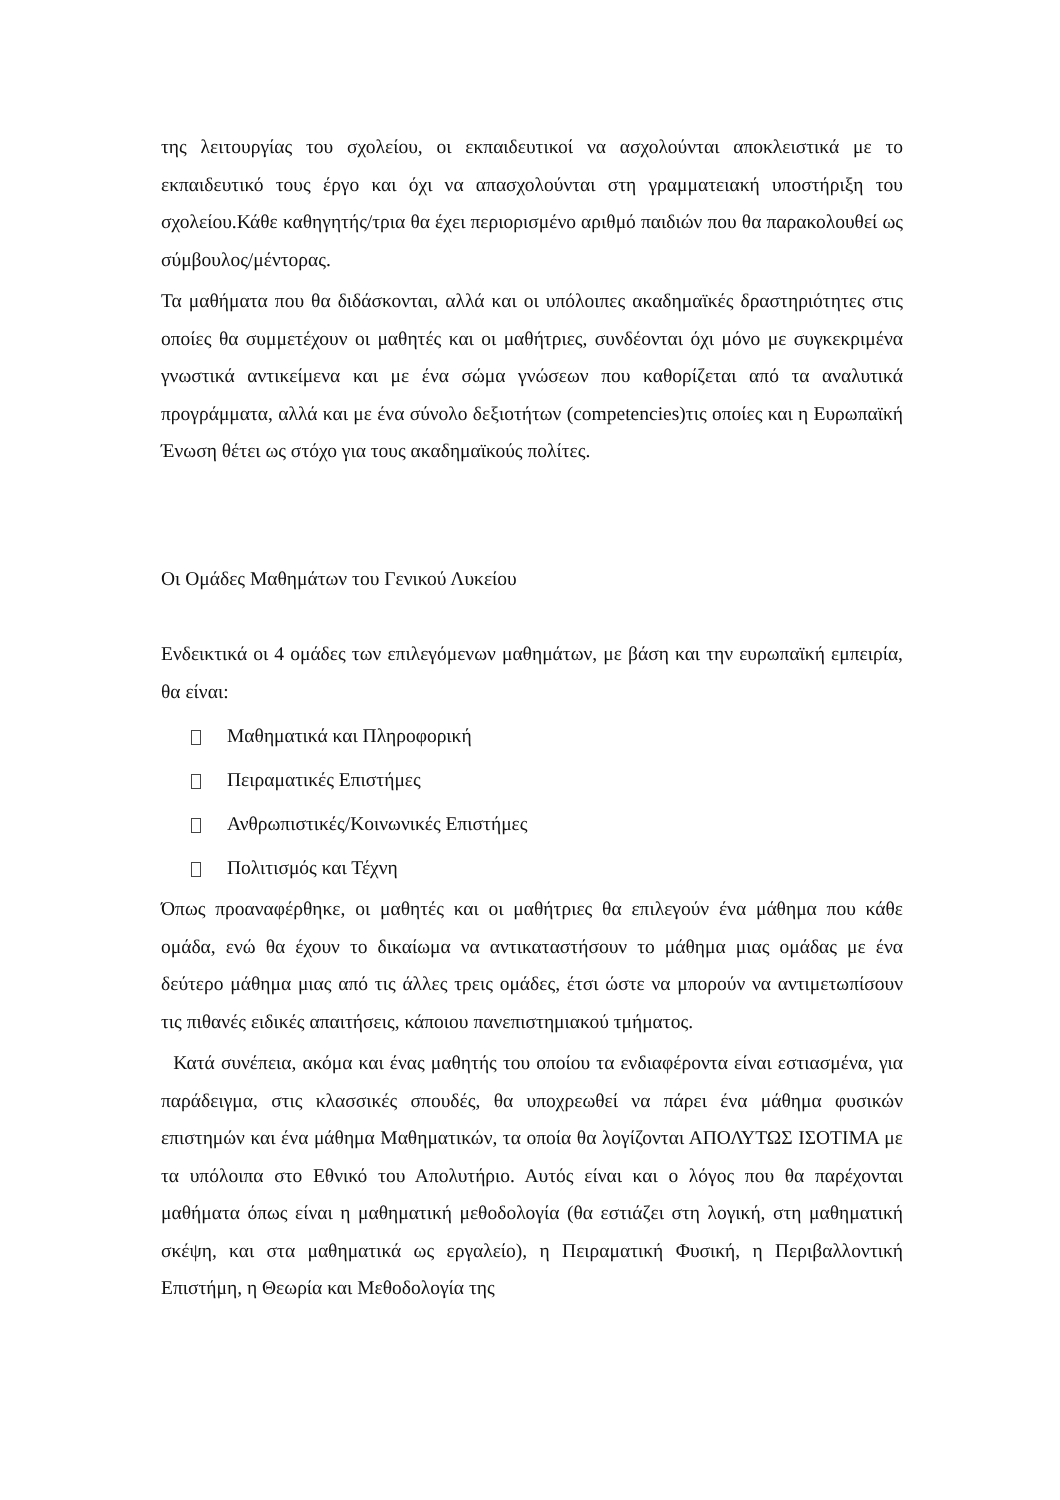της λειτουργίας του σχολείου, οι εκπαιδευτικοί να ασχολούνται αποκλειστικά με το εκπαιδευτικό τους έργο και όχι να απασχολούνται στη γραμματειακή υποστήριξη του σχολείου.Κάθε καθηγητής/τρια θα έχει περιορισμένο αριθμό παιδιών που θα παρακολουθεί ως σύμβουλος/μέντορας.
Τα μαθήματα που θα διδάσκονται, αλλά και οι υπόλοιπες ακαδημαϊκές δραστηριότητες στις οποίες θα συμμετέχουν οι μαθητές και οι μαθήτριες, συνδέονται όχι μόνο με συγκεκριμένα γνωστικά αντικείμενα και με ένα σώμα γνώσεων που καθορίζεται από τα αναλυτικά προγράμματα, αλλά και με ένα σύνολο δεξιοτήτων (competencies)τις οποίες και η Ευρωπαϊκή Ένωση θέτει ως στόχο για τους ακαδημαϊκούς πολίτες.
Οι Ομάδες Μαθημάτων του Γενικού Λυκείου
Ενδεικτικά οι 4 ομάδες των επιλεγόμενων μαθημάτων, με βάση και την ευρωπαϊκή εμπειρία, θα είναι:
Μαθηματικά και Πληροφορική
Πειραματικές Επιστήμες
Ανθρωπιστικές/Κοινωνικές Επιστήμες
Πολιτισμός και Τέχνη
Όπως προαναφέρθηκε, οι μαθητές και οι μαθήτριες θα επιλεγούν ένα μάθημα που κάθε ομάδα, ενώ θα έχουν το δικαίωμα να αντικαταστήσουν το μάθημα μιας ομάδας με ένα δεύτερο μάθημα μιας από τις άλλες τρεις ομάδες, έτσι ώστε να μπορούν να αντιμετωπίσουν τις πιθανές ειδικές απαιτήσεις, κάποιου πανεπιστημιακού τμήματος.
Κατά συνέπεια, ακόμα και ένας μαθητής του οποίου τα ενδιαφέροντα είναι εστιασμένα, για παράδειγμα, στις κλασσικές σπουδές, θα υποχρεωθεί να πάρει ένα μάθημα φυσικών επιστημών και ένα μάθημα Μαθηματικών, τα οποία θα λογίζονται ΑΠΟΛΥΤΩΣ ΙΣΟΤΙΜΑ με τα υπόλοιπα στο Εθνικό του Απολυτήριο. Αυτός είναι και ο λόγος που θα παρέχονται μαθήματα όπως είναι η μαθηματική μεθοδολογία (θα εστιάζει στη λογική, στη μαθηματική σκέψη, και στα μαθηματικά ως εργαλείο), η Πειραματική Φυσική, η Περιβαλλοντική Επιστήμη, η Θεωρία και Μεθοδολογία της